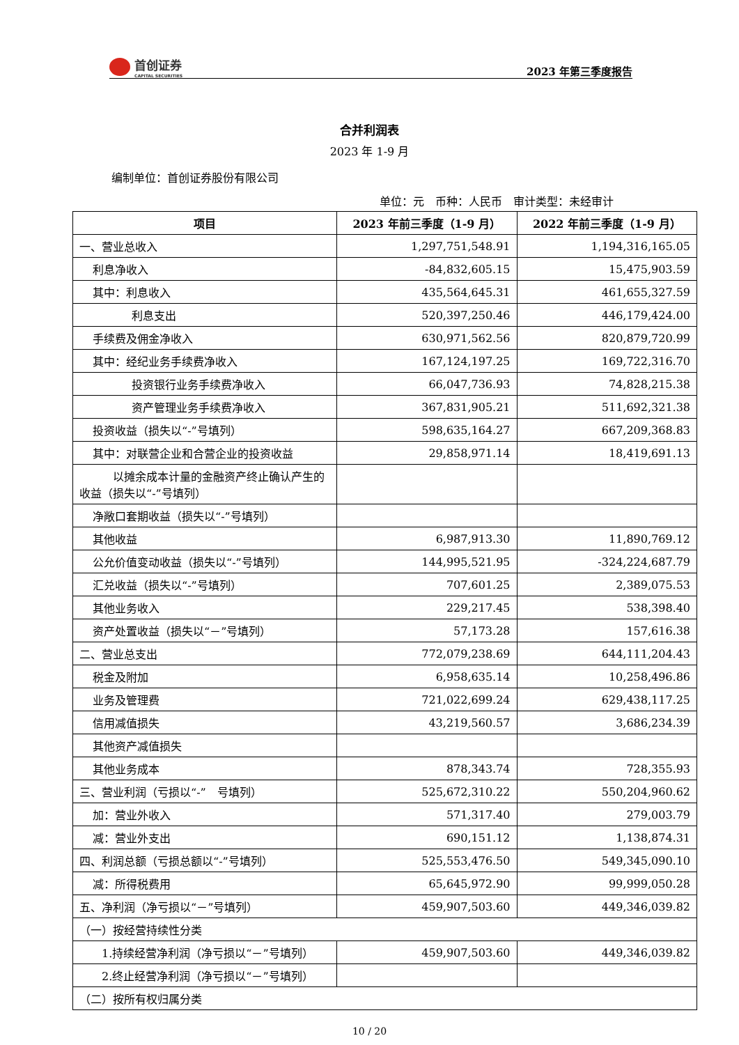首创证券
CAPITAL SECURITIES
2023 年第三季度报告
合并利润表
2023 年 1-9 月
编制单位：首创证券股份有限公司
单位：元　币种：人民币　审计类型：未经审计
| 项目 | 2023 年前三季度（1-9 月） | 2022 年前三季度（1-9 月） |
| --- | --- | --- |
| 一、营业总收入 | 1,297,751,548.91 | 1,194,316,165.05 |
| 利息净收入 | -84,832,605.15 | 15,475,903.59 |
| 其中：利息收入 | 435,564,645.31 | 461,655,327.59 |
| 利息支出 | 520,397,250.46 | 446,179,424.00 |
| 手续费及佣金净收入 | 630,971,562.56 | 820,879,720.99 |
| 其中：经纪业务手续费净收入 | 167,124,197.25 | 169,722,316.70 |
| 投资银行业务手续费净收入 | 66,047,736.93 | 74,828,215.38 |
| 资产管理业务手续费净收入 | 367,831,905.21 | 511,692,321.38 |
| 投资收益（损失以“-”号填列） | 598,635,164.27 | 667,209,368.83 |
| 其中：对联营企业和合营企业的投资收益 | 29,858,971.14 | 18,419,691.13 |
| 以摊余成本计量的金融资产终止确认产生的收益（损失以“-”号填列） | | |
| 净敞口套期收益（损失以“-”号填列） | | |
| 其他收益 | 6,987,913.30 | 11,890,769.12 |
| 公允价值变动收益（损失以“-”号填列） | 144,995,521.95 | -324,224,687.79 |
| 汇兑收益（损失以“-”号填列） | 707,601.25 | 2,389,075.53 |
| 其他业务收入 | 229,217.45 | 538,398.40 |
| 资产处置收益（损失以“－”号填列） | 57,173.28 | 157,616.38 |
| 二、营业总支出 | 772,079,238.69 | 644,111,204.43 |
| 税金及附加 | 6,958,635.14 | 10,258,496.86 |
| 业务及管理费 | 721,022,699.24 | 629,438,117.25 |
| 信用减值损失 | 43,219,560.57 | 3,686,234.39 |
| 其他资产减值损失 | | |
| 其他业务成本 | 878,343.74 | 728,355.93 |
| 三、营业利润（亏损以“-” 号填列） | 525,672,310.22 | 550,204,960.62 |
| 加：营业外收入 | 571,317.40 | 279,003.79 |
| 减：营业外支出 | 690,151.12 | 1,138,874.31 |
| 四、利润总额（亏损总额以“-”号填列） | 525,553,476.50 | 549,345,090.10 |
| 减：所得税费用 | 65,645,972.90 | 99,999,050.28 |
| 五、净利润（净亏损以“－”号填列） | 459,907,503.60 | 449,346,039.82 |
| （一）按经营持续性分类 | | |
| 1.持续经营净利润（净亏损以“－”号填列） | 459,907,503.60 | 449,346,039.82 |
| 2.终止经营净利润（净亏损以“－”号填列） | | |
| （二）按所有权归属分类 | | |
10 / 20